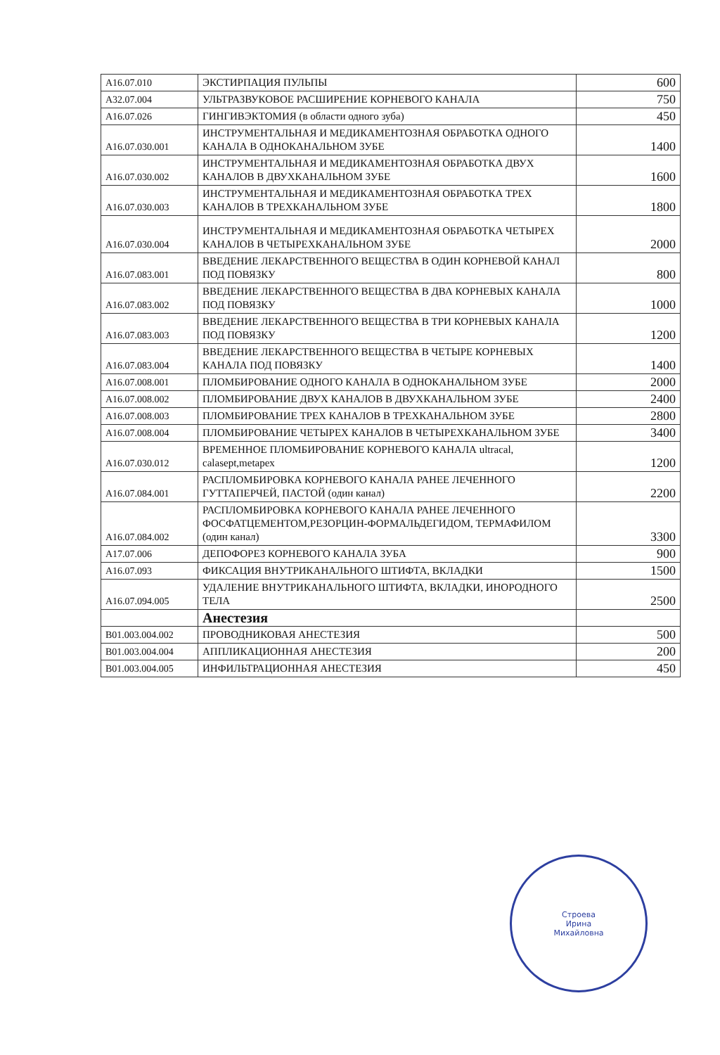| A16.07.010 | ЭКСТИРПАЦИЯ ПУЛЬПЫ | 600 |
| A32.07.004 | УЛЬТРАЗВУКОВОЕ РАСШИРЕНИЕ КОРНЕВОГО КАНАЛА | 750 |
| A16.07.026 | ГИНГИВЭКТОМИЯ (в области одного зуба) | 450 |
| A16.07.030.001 | ИНСТРУМЕНТАЛЬНАЯ И МЕДИКАМЕНТОЗНАЯ ОБРАБОТКА ОДНОГО КАНАЛА В ОДНОКАНАЛЬНОМ ЗУБЕ | 1400 |
| A16.07.030.002 | ИНСТРУМЕНТАЛЬНАЯ И МЕДИКАМЕНТОЗНАЯ ОБРАБОТКА ДВУХ КАНАЛОВ В ДВУХКАНАЛЬНОМ ЗУБЕ | 1600 |
| A16.07.030.003 | ИНСТРУМЕНТАЛЬНАЯ И МЕДИКАМЕНТОЗНАЯ ОБРАБОТКА ТРЕХ КАНАЛОВ В ТРЕХКАНАЛЬНОМ ЗУБЕ | 1800 |
| A16.07.030.004 | ИНСТРУМЕНТАЛЬНАЯ И МЕДИКАМЕНТОЗНАЯ ОБРАБОТКА ЧЕТЫРЕХ КАНАЛОВ В ЧЕТЫРЕХКАНАЛЬНОМ ЗУБЕ | 2000 |
| A16.07.083.001 | ВВЕДЕНИЕ ЛЕКАРСТВЕННОГО ВЕЩЕСТВА В ОДИН КОРНЕВОЙ КАНАЛ ПОД ПОВЯЗКУ | 800 |
| A16.07.083.002 | ВВЕДЕНИЕ ЛЕКАРСТВЕННОГО ВЕЩЕСТВА В ДВА КОРНЕВЫХ КАНАЛА ПОД ПОВЯЗКУ | 1000 |
| A16.07.083.003 | ВВЕДЕНИЕ ЛЕКАРСТВЕННОГО ВЕЩЕСТВА В ТРИ КОРНЕВЫХ КАНАЛА ПОД ПОВЯЗКУ | 1200 |
| A16.07.083.004 | ВВЕДЕНИЕ ЛЕКАРСТВЕННОГО ВЕЩЕСТВА В ЧЕТЫРЕ КОРНЕВЫХ КАНАЛА ПОД ПОВЯЗКУ | 1400 |
| A16.07.008.001 | ПЛОМБИРОВАНИЕ ОДНОГО КАНАЛА В ОДНОКАНАЛЬНОМ ЗУБЕ | 2000 |
| A16.07.008.002 | ПЛОМБИРОВАНИЕ ДВУХ КАНАЛОВ В ДВУХКАНАЛЬНОМ ЗУБЕ | 2400 |
| A16.07.008.003 | ПЛОМБИРОВАНИЕ ТРЕХ КАНАЛОВ В ТРЕХКАНАЛЬНОМ ЗУБЕ | 2800 |
| A16.07.008.004 | ПЛОМБИРОВАНИЕ ЧЕТЫРЕХ КАНАЛОВ В ЧЕТЫРЕХКАНАЛЬНОМ ЗУБЕ | 3400 |
| A16.07.030.012 | ВРЕМЕННОЕ ПЛОМБИРОВАНИЕ КОРНЕВОГО КАНАЛА ultracal, calasept,metapex | 1200 |
| A16.07.084.001 | РАСПЛОМБИРОВКА КОРНЕВОГО КАНАЛА РАНЕЕ ЛЕЧЕННОГО ГУТТАПЕРЧЕЙ, ПАСТОЙ (один канал) | 2200 |
| A16.07.084.002 | РАСПЛОМБИРОВКА КОРНЕВОГО КАНАЛА РАНЕЕ ЛЕЧЕННОГО ФОСФАТЦЕМЕНТОМ,РЕЗОРЦИН-ФОРМАЛЬДЕГИДОМ, ТЕРМАФИЛОМ (один канал) | 3300 |
| A17.07.006 | ДЕПОФОРЕЗ КОРНЕВОГО КАНАЛА ЗУБА | 900 |
| A16.07.093 | ФИКСАЦИЯ ВНУТРИКАНАЛЬНОГО ШТИФТА, ВКЛАДКИ | 1500 |
| A16.07.094.005 | УДАЛЕНИЕ ВНУТРИКАНАЛЬНОГО ШТИФТА, ВКЛАДКИ, ИНОРОДНОГО ТЕЛА | 2500 |
| | Анестезия | |
| B01.003.004.002 | ПРОВОДНИКОВАЯ АНЕСТЕЗИЯ | 500 |
| B01.003.004.004 | АППЛИКАЦИОННАЯ АНЕСТЕЗИЯ | 200 |
| B01.003.004.005 | ИНФИЛЬТРАЦИОННАЯ АНЕСТЕЗИЯ | 450 |
Строева
Ирина
Михайловна